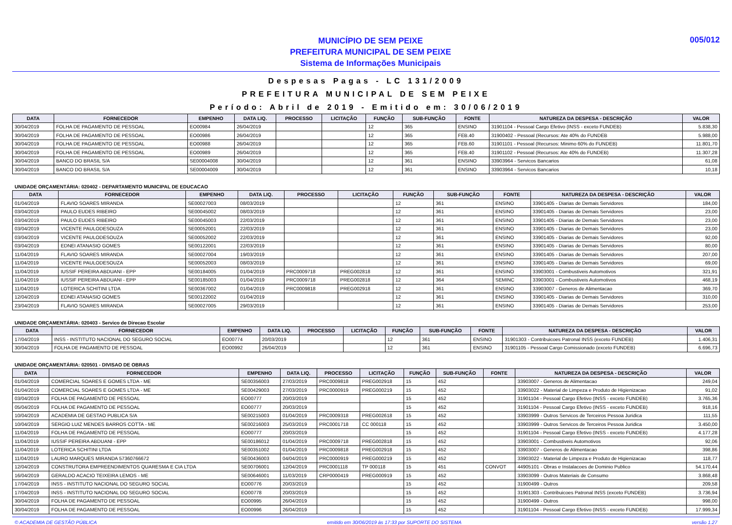MUNICÍPIO DE SEM PEIXE
PREFEITURA MUNICIPAL DE SEM PEIXE
Sistema de Informações Municipais
005/012
Despesas Pagas - LC 131/2009
PREFEITURA MUNICIPAL DE SEM PEIXE
Período: Abril de 2019 - Emitido em: 30/06/2019
| DATA | FORNECEDOR | EMPENHO | DATA LIQ. | PROCESSO | LICITAÇÃO | FUNÇÃO | SUB-FUNÇÃO | FONTE | NATUREZA DA DESPESA - DESCRIÇÃO | VALOR |
| --- | --- | --- | --- | --- | --- | --- | --- | --- | --- | --- |
| 30/04/2019 | FOLHA DE PAGAMENTO DE PESSOAL | EO00984 | 26/04/2019 | | | 12 | 365 | ENSINO | 31901104 - Pessoal Cargo Efetivo (INSS - exceto FUNDEB) | 5.838,30 |
| 30/04/2019 | FOLHA DE PAGAMENTO DE PESSOAL | EO00986 | 26/04/2019 | | | 12 | 365 | FEB.40 | 31900402 - Pessoal (Recursos: Ate 40% do FUNDEB | 5.988,00 |
| 30/04/2019 | FOLHA DE PAGAMENTO DE PESSOAL | EO00988 | 26/04/2019 | | | 12 | 365 | FEB.60 | 31901101 - Pessoal (Recursos: Minimo 60% do FUNDEB) | 11.801,70 |
| 30/04/2019 | FOLHA DE PAGAMENTO DE PESSOAL | EO00989 | 26/04/2019 | | | 12 | 365 | FEB.40 | 31901102 - Pessoal (Recursos: Ate 40% do FUNDEB) | 11.307,28 |
| 30/04/2019 | BANCO DO BRASIL S/A | SE00004008 | 30/04/2019 | | | 12 | 361 | ENSINO | 33903964 - Servicos Bancarios | 61,08 |
| 30/04/2019 | BANCO DO BRASIL S/A | SE00004009 | 30/04/2019 | | | 12 | 361 | ENSINO | 33903964 - Servicos Bancarios | 10,18 |
UNIDADE ORÇAMENTÁRIA: 020402 - DEPARTAMENTO MUNICIPAL DE EDUCACAO
| DATA | FORNECEDOR | EMPENHO | DATA LIQ. | PROCESSO | LICITAÇÃO | FUNÇÃO | SUB-FUNÇÃO | FONTE | NATUREZA DA DESPESA - DESCRIÇÃO | VALOR |
| --- | --- | --- | --- | --- | --- | --- | --- | --- | --- | --- |
| 01/04/2019 | FLAVIO SOARES MIRANDA | SE00027003 | 08/03/2019 | | | 12 | 361 | ENSINO | 33901405 - Diarias de Demais Servidores | 184,00 |
| 03/04/2019 | PAULO EUDES RIBEIRO | SE00045002 | 08/03/2019 | | | 12 | 361 | ENSINO | 33901405 - Diarias de Demais Servidores | 23,00 |
| 03/04/2019 | PAULO EUDES RIBEIRO | SE00045003 | 22/03/2019 | | | 12 | 361 | ENSINO | 33901405 - Diarias de Demais Servidores | 23,00 |
| 03/04/2019 | VICENTE PAULODESOUZA | SE00052001 | 22/03/2019 | | | 12 | 361 | ENSINO | 33901405 - Diarias de Demais Servidores | 23,00 |
| 03/04/2019 | VICENTE PAULODESOUZA | SE00052002 | 22/03/2019 | | | 12 | 361 | ENSINO | 33901405 - Diarias de Demais Servidores | 92,00 |
| 03/04/2019 | EDNEI ATANASIO GOMES | SE00122001 | 22/03/2019 | | | 12 | 361 | ENSINO | 33901405 - Diarias de Demais Servidores | 80,00 |
| 11/04/2019 | FLAVIO SOARES MIRANDA | SE00027004 | 19/03/2019 | | | 12 | 361 | ENSINO | 33901405 - Diarias de Demais Servidores | 207,00 |
| 11/04/2019 | VICENTE PAULODESOUZA | SE00052003 | 08/03/2019 | | | 12 | 361 | ENSINO | 33901405 - Diarias de Demais Servidores | 69,00 |
| 11/04/2019 | IUSSIF PEREIRA ABDUANI - EPP | SE00184005 | 01/04/2019 | PRC0009718 | PREG002818 | 12 | 361 | ENSINO | 33903001 - Combustiveis Automotivos | 321,91 |
| 11/04/2019 | IUSSIF PEREIRA ABDUANI - EPP | SE00185003 | 01/04/2019 | PRC0009718 | PREG002818 | 12 | 364 | SEMINC | 33903001 - Combustiveis Automotivos | 468,19 |
| 11/04/2019 | LOTERICA SCHITINI LTDA | SE00367002 | 01/04/2019 | PRC0009818 | PREG002918 | 12 | 361 | ENSINO | 33903007 - Generos de Alimentacao | 369,70 |
| 12/04/2019 | EDNEI ATANASIO GOMES | SE00122002 | 01/04/2019 | | | 12 | 361 | ENSINO | 33901405 - Diarias de Demais Servidores | 310,00 |
| 23/04/2019 | FLAVIO SOARES MIRANDA | SE00027005 | 29/03/2019 | | | 12 | 361 | ENSINO | 33901405 - Diarias de Demais Servidores | 253,00 |
UNIDADE ORÇAMENTÁRIA: 020403 - Servico de Direcao Escolar
| DATA | FORNECEDOR | EMPENHO | DATA LIQ. | PROCESSO | LICITAÇÃO | FUNÇÃO | SUB-FUNÇÃO | FONTE | NATUREZA DA DESPESA - DESCRIÇÃO | VALOR |
| --- | --- | --- | --- | --- | --- | --- | --- | --- | --- | --- |
| 17/04/2019 | INSS - INSTITUTO NACIONAL DO SEGURO SOCIAL | EO00774 | 20/03/2019 | | | 12 | 361 | ENSINO | 31901303 - Contribuicoes Patronal INSS (exceto FUNDEB) | 1.406,31 |
| 30/04/2019 | FOLHA DE PAGAMENTO DE PESSOAL | EO00992 | 26/04/2019 | | | 12 | 361 | ENSINO | 31901105 - Pessoal Cargo Comissionado (exceto FUNDEB) | 6.696,73 |
UNIDADE ORÇAMENTÁRIA: 020501 - DIVISAO DE OBRAS
| DATA | FORNECEDOR | EMPENHO | DATA LIQ. | PROCESSO | LICITAÇÃO | FUNÇÃO | SUB-FUNÇÃO | FONTE | NATUREZA DA DESPESA - DESCRIÇÃO | VALOR |
| --- | --- | --- | --- | --- | --- | --- | --- | --- | --- | --- |
| 01/04/2019 | COMERCIAL SOARES E GOMES LTDA - ME | SE00356003 | 27/03/2019 | PRC0009818 | PREG002918 | 15 | 452 | | 33903007 - Generos de Alimentacao | 249,04 |
| 01/04/2019 | COMERCIAL SOARES E GOMES LTDA - ME | SE00429003 | 27/03/2019 | PRC0000919 | PREG000219 | 15 | 452 | | 33903022 - Material de Limpeza e Produto de Higienizacao | 91,02 |
| 03/04/2019 | FOLHA DE PAGAMENTO DE PESSOAL | EO00777 | 20/03/2019 | | | 15 | 452 | | 31901104 - Pessoal Cargo Efetivo (INSS - exceto FUNDEB) | 3.765,36 |
| 05/04/2019 | FOLHA DE PAGAMENTO DE PESSOAL | EO00777 | 20/03/2019 | | | 15 | 452 | | 31901104 - Pessoal Cargo Efetivo (INSS - exceto FUNDEB) | 918,16 |
| 10/04/2019 | ACADEMIA DE GESTAO PUBLICA S/A | SE00215003 | 01/04/2019 | PRC0009318 | PREG002618 | 15 | 452 | | 33903999 - Outros Servicos de Terceiros Pessoa Juridica | 111,55 |
| 10/04/2019 | SERGIO LUIZ MENDES BARROS COTTA - ME | SE00216003 | 25/03/2019 | PRC0001718 | CC 000118 | 15 | 452 | | 33903999 - Outros Servicos de Terceiros Pessoa Juridica | 3.450,00 |
| 11/04/2019 | FOLHA DE PAGAMENTO DE PESSOAL | EO00777 | 20/03/2019 | | | 15 | 452 | | 31901104 - Pessoal Cargo Efetivo (INSS - exceto FUNDEB) | 4.177,28 |
| 11/04/2019 | IUSSIF PEREIRA ABDUANI - EPP | SE00186012 | 01/04/2019 | PRC0009718 | PREG002818 | 15 | 452 | | 33903001 - Combustiveis Automotivos | 92,06 |
| 11/04/2019 | LOTERICA SCHITINI LTDA | SE00351002 | 01/04/2019 | PRC0009818 | PREG002918 | 15 | 452 | | 33903007 - Generos de Alimentacao | 398,86 |
| 11/04/2019 | LAURO MARQUES MIRANDA 57360766672 | SE00436003 | 04/04/2019 | PRC0000919 | PREG000219 | 15 | 452 | | 33903022 - Material de Limpeza e Produto de Higienizacao | 118,77 |
| 12/04/2019 | CONSTRUTORA EMPREENDIMENTOS QUARESMA E CIA LTDA | SE00706001 | 12/04/2019 | PRC0001118 | TP 000118 | 15 | 451 | CONVOT | 44905101 - Obras e Instalacoes de Dominio Publico | 54.170,44 |
| 16/04/2019 | GERALDO ACACIO TEIXEIRA LEMOS - ME | SE00646001 | 11/03/2019 | CRP0000419 | PREG000919 | 15 | 452 | | 33903099 - Outros Materiais de Consumo | 3.868,48 |
| 17/04/2019 | INSS - INSTITUTO NACIONAL DO SEGURO SOCIAL | EO00776 | 20/03/2019 | | | 15 | 452 | | 31900499 - Outros | 209,58 |
| 17/04/2019 | INSS - INSTITUTO NACIONAL DO SEGURO SOCIAL | EO00778 | 20/03/2019 | | | 15 | 452 | | 31901303 - Contribuicoes Patronal INSS (exceto FUNDEB) | 3.736,94 |
| 30/04/2019 | FOLHA DE PAGAMENTO DE PESSOAL | EO00995 | 26/04/2019 | | | 15 | 452 | | 31900499 - Outros | 998,00 |
| 30/04/2019 | FOLHA DE PAGAMENTO DE PESSOAL | EO00996 | 26/04/2019 | | | 15 | 452 | | 31901104 - Pessoal Cargo Efetivo (INSS - exceto FUNDEB) | 17.999,34 |
© ACADEMIA DE GESTÃO PÚBLICA emitido em 30/06/2019 às 17:33 por SUPORTE DO SISTEMA versão 1.27